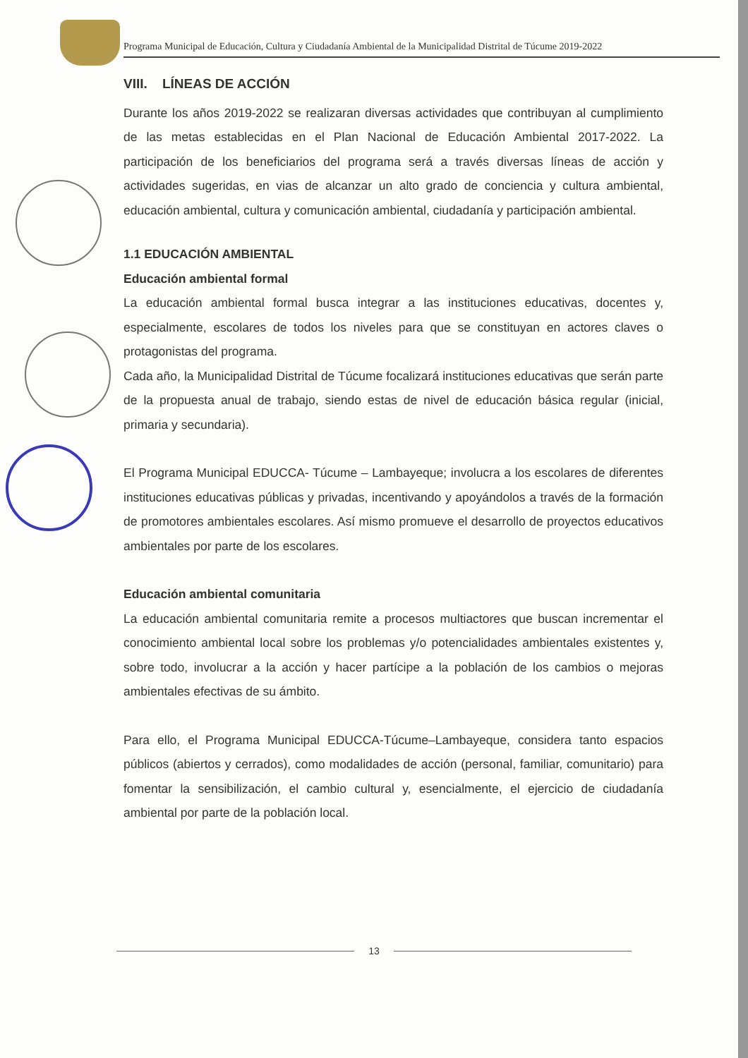Programa Municipal de Educación, Cultura y Ciudadanía Ambiental de la Municipalidad Distrital de Túcume 2019-2022
VIII. LÍNEAS DE ACCIÓN
Durante los años 2019-2022 se realizaran diversas actividades que contribuyan al cumplimiento de las metas establecidas en el Plan Nacional de Educación Ambiental 2017-2022. La participación de los beneficiarios del programa será a través diversas líneas de acción y actividades sugeridas, en vias de alcanzar un alto grado de conciencia y cultura ambiental, educación ambiental, cultura y comunicación ambiental, ciudadanía y participación ambiental.
1.1 EDUCACIÓN AMBIENTAL
Educación ambiental formal
La educación ambiental formal busca integrar a las instituciones educativas, docentes y, especialmente, escolares de todos los niveles para que se constituyan en actores claves o protagonistas del programa.
Cada año, la Municipalidad Distrital de Túcume focalizará instituciones educativas que serán parte de la propuesta anual de trabajo, siendo estas de nivel de educación básica regular (inicial, primaria y secundaria).
El Programa Municipal EDUCCA- Túcume – Lambayeque; involucra a los escolares de diferentes instituciones educativas públicas y privadas, incentivando y apoyándolos a través de la formación de promotores ambientales escolares. Así mismo promueve el desarrollo de proyectos educativos ambientales por parte de los escolares.
Educación ambiental comunitaria
La educación ambiental comunitaria remite a procesos multiactores que buscan incrementar el conocimiento ambiental local sobre los problemas y/o potencialidades ambientales existentes y, sobre todo, involucrar a la acción y hacer partícipe a la población de los cambios o mejoras ambientales efectivas de su ámbito.
Para ello, el Programa Municipal EDUCCA-Túcume–Lambayeque, considera tanto espacios públicos (abiertos y cerrados), como modalidades de acción (personal, familiar, comunitario) para fomentar la sensibilización, el cambio cultural y, esencialmente, el ejercicio de ciudadanía ambiental por parte de la población local.
13